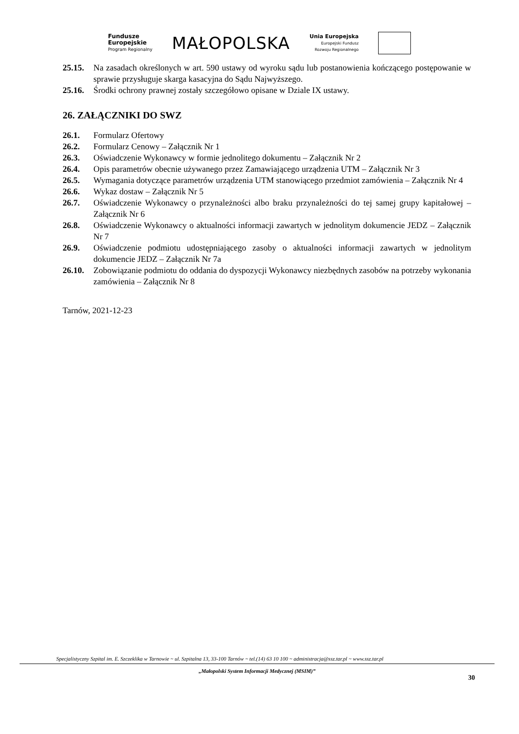Fundusze
Europejskie
Program Regionalny
MAŁOPOLSKA
Unia Europejska
Europejski Fundusz
Rozwoju Regionalnego
25.15. Na zasadach określonych w art. 590 ustawy od wyroku sądu lub postanowienia kończącego postępowanie w sprawie przysługuje skarga kasacyjna do Sądu Najwyższego.
25.16. Środki ochrony prawnej zostały szczegółowo opisane w Dziale IX ustawy.
26. ZAŁĄCZNIKI DO SWZ
26.1. Formularz Ofertowy
26.2. Formularz Cenowy – Załącznik Nr 1
26.3. Oświadczenie Wykonawcy w formie jednolitego dokumentu – Załącznik Nr 2
26.4. Opis parametrów obecnie używanego przez Zamawiającego urządzenia UTM – Załącznik Nr 3
26.5. Wymagania dotyczące parametrów urządzenia UTM stanowiącego przedmiot zamówienia – Załącznik Nr 4
26.6. Wykaz dostaw – Załącznik Nr 5
26.7. Oświadczenie Wykonawcy o przynależności albo braku przynależności do tej samej grupy kapitałowej – Załącznik Nr 6
26.8. Oświadczenie Wykonawcy o aktualności informacji zawartych w jednolitym dokumencie JEDZ – Załącznik Nr 7
26.9. Oświadczenie podmiotu udostępniającego zasoby o aktualności informacji zawartych w jednolitym dokumencie JEDZ – Załącznik Nr 7a
26.10. Zobowiązanie podmiotu do oddania do dyspozycji Wykonawcy niezbędnych zasobów na potrzeby wykonania zamówienia – Załącznik Nr 8
Tarnów, 2021-12-23
Specjalistyczny Szpital im. E. Szczeklika w Tarnowie ~ ul. Szpitalna 13, 33-100 Tarnów ~ tel.(14) 63 10 100 ~ administracja@ssz.tar.pl ~ www.ssz.tar.pl
„Małopolski System Informacji Medycznej (MSIM)”
30